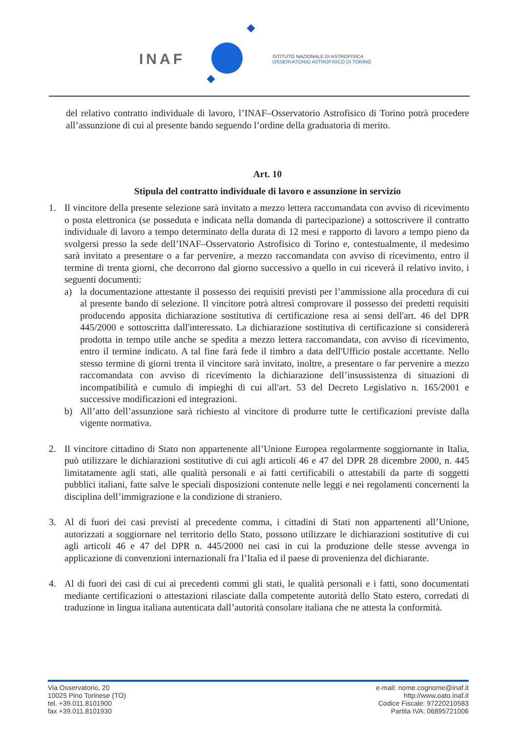INAF
ISTITUTO NAZIONALE DI ASTROFISICA
OSSERVATORIO ASTROFISICO DI TORINO
del relativo contratto individuale di lavoro, l’INAF–Osservatorio Astrofisico di Torino potrà procedere all’assunzione di cui al presente bando seguendo l’ordine della graduatoria di merito.
Art. 10
Stipula del contratto individuale di lavoro e assunzione in servizio
1. Il vincitore della presente selezione sarà invitato a mezzo lettera raccomandata con avviso di ricevimento o posta elettronica (se posseduta e indicata nella domanda di partecipazione) a sottoscrivere il contratto individuale di lavoro a tempo determinato della durata di 12 mesi e rapporto di lavoro a tempo pieno da svolgersi presso la sede dell’INAF–Osservatorio Astrofisico di Torino e, contestualmente, il medesimo sarà invitato a presentare o a far pervenire, a mezzo raccomandata con avviso di ricevimento, entro il termine di trenta giorni, che decorrono dal giorno successivo a quello in cui riceverà il relativo invito, i seguenti documenti:
a) la documentazione attestante il possesso dei requisiti previsti per l’ammissione alla procedura di cui al presente bando di selezione. Il vincitore potrà altresì comprovare il possesso dei predetti requisiti producendo apposita dichiarazione sostitutiva di certificazione resa ai sensi dell'art. 46 del DPR 445/2000 e sottoscritta dall'interessato. La dichiarazione sostitutiva di certificazione si considererà prodotta in tempo utile anche se spedita a mezzo lettera raccomandata, con avviso di ricevimento, entro il termine indicato. A tal fine farà fede il timbro a data dell'Ufficio postale accettante. Nello stesso termine di giorni trenta il vincitore sarà invitato, inoltre, a presentare o far pervenire a mezzo raccomandata con avviso di ricevimento la dichiarazione dell’insussistenza di situazioni di incompatibilità e cumulo di impieghi di cui all'art. 53 del Decreto Legislativo n. 165/2001 e successive modificazioni ed integrazioni.
b) All’atto dell’assunzione sarà richiesto al vincitore di produrre tutte le certificazioni previste dalla vigente normativa.
2. Il vincitore cittadino di Stato non appartenente all’Unione Europea regolarmente soggiornante in Italia, può utilizzare le dichiarazioni sostitutive di cui agli articoli 46 e 47 del DPR 28 dicembre 2000, n. 445 limitatamente agli stati, alle qualità personali e ai fatti certificabili o attestabili da parte di soggetti pubblici italiani, fatte salve le speciali disposizioni contenute nelle leggi e nei regolamenti concernenti la disciplina dell’immigrazione e la condizione di straniero.
3. Al di fuori dei casi previsti al precedente comma, i cittadini di Stati non appartenenti all’Unione, autorizzati a soggiornare nel territorio dello Stato, possono utilizzare le dichiarazioni sostitutive di cui agli articoli 46 e 47 del DPR n. 445/2000 nei casi in cui la produzione delle stesse avvenga in applicazione di convenzioni internazionali fra l’Italia ed il paese di provenienza del dichiarante.
4. Al di fuori dei casi di cui ai precedenti commi gli stati, le qualità personali e i fatti, sono documentati mediante certificazioni o attestazioni rilasciate dalla competente autorità dello Stato estero, corredati di traduzione in lingua italiana autenticata dall’autorità consolare italiana che ne attesta la conformità.
Via Osservatorio, 20
10025 Pino Torinese (TO)
tel. +39.011.8101900
fax +39.011.8101930
e-mail: nome.cognome@inaf.it
http://www.oato.inaf.it
Codice Fiscale: 97220210583
Partita IVA: 06895721006